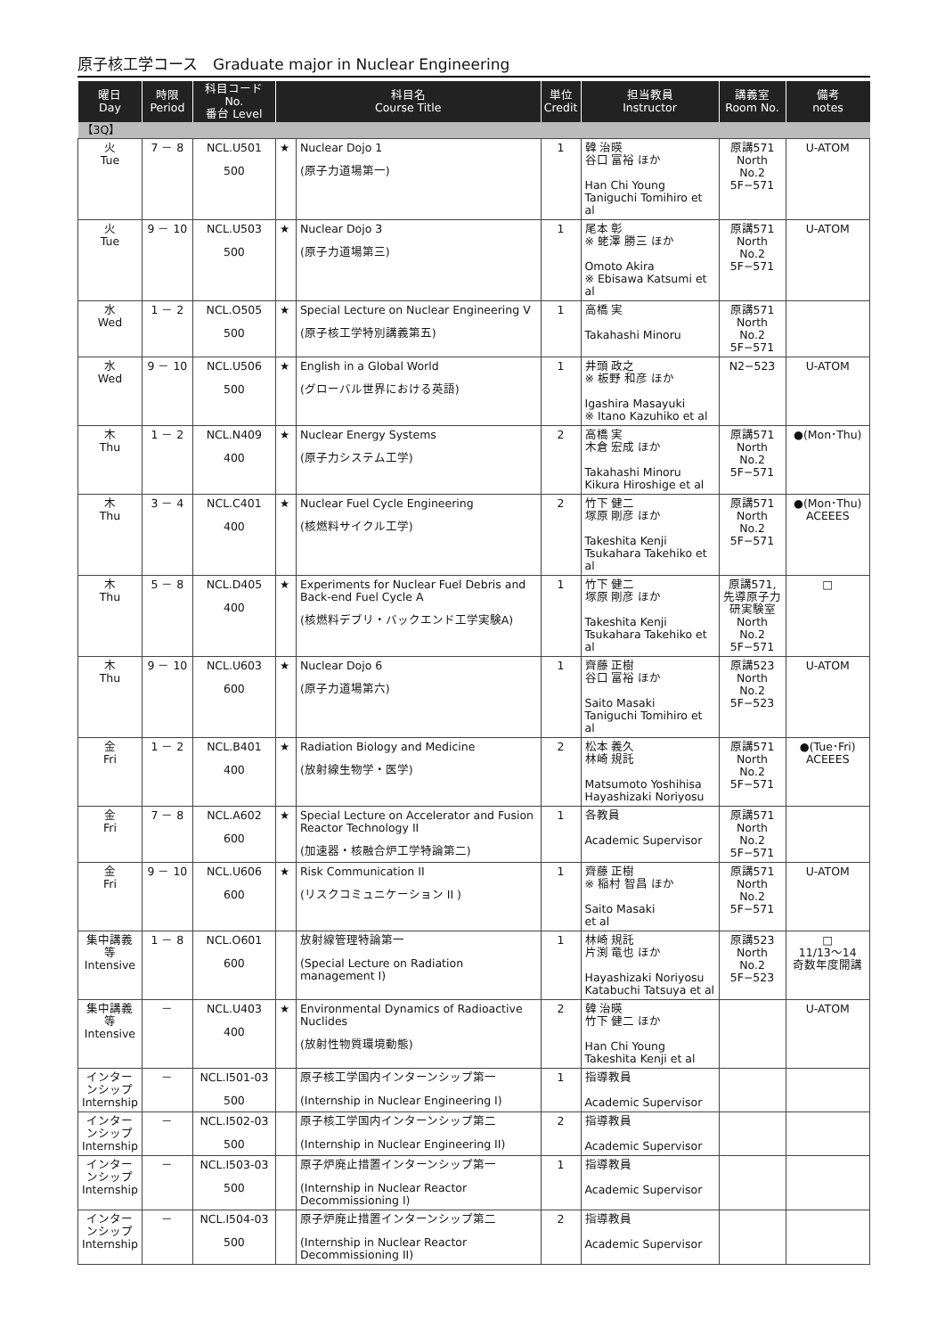原子核工学コース　Graduate major in Nuclear Engineering
| 曜日 Day | 時限 Period | 科目コード No. 番台 Level | 科目名 Course Title | | 単位 Credit | 担当教員 Instructor | 講義室 Room No. | 備考 notes |
| --- | --- | --- | --- | --- | --- | --- | --- | --- |
| 【3Q】 | | | | | | | | |
| 火 Tue | 7 － 8 | NCL.U501 500 | ★ | Nuclear Dojo 1 (原子力道場第一) | 1 | 韓 治暎 谷口 富裕 ほか Han Chi Young Taniguchi Tomihiro et al | 原講571 North No.2 5F−571 | U-ATOM |
| 火 Tue | 9 － 10 | NCL.U503 500 | ★ | Nuclear Dojo 3 (原子力道場第三) | 1 | 尾本 彰 ※ 蛯澤 勝三 ほか Omoto Akira ※ Ebisawa Katsumi et al | 原講571 North No.2 5F−571 | U-ATOM |
| 水 Wed | 1 － 2 | NCL.O505 500 | ★ | Special Lecture on Nuclear Engineering V (原子核工学特別講義第五) | 1 | 高橋 実 Takahashi Minoru | 原講571 North No.2 5F−571 | |
| 水 Wed | 9 － 10 | NCL.U506 500 | ★ | English in a Global World (グローバル世界における英語) | 1 | 井頭 政之 ※ 板野 和彦 ほか Igashira Masayuki ※ Itano Kazuhiko et al | N2−523 | U-ATOM |
| 木 Thu | 1 － 2 | NCL.N409 400 | ★ | Nuclear Energy Systems (原子力システム工学) | 2 | 高橋 実 木倉 宏成 ほか Takahashi Minoru Kikura Hiroshige et al | 原講571 North No.2 5F−571 | ●(Mon･Thu) |
| 木 Thu | 3 － 4 | NCL.C401 400 | ★ | Nuclear Fuel Cycle Engineering (核燃料サイクル工学) | 2 | 竹下 健二 塚原 剛彦 ほか Takeshita Kenji Tsukahara Takehiko et al | 原講571 North No.2 5F−571 | ●(Mon･Thu) ACEEES |
| 木 Thu | 5 － 8 | NCL.D405 400 | ★ | Experiments for Nuclear Fuel Debris and Back-end Fuel Cycle A (核燃料デブリ・バックエンド工学実験A) | 1 | 竹下 健二 塚原 剛彦 ほか Takeshita Kenji Tsukahara Takehiko et al | 原講571, 先導原子力 研実験室 North No.2 5F−571 | □ |
| 木 Thu | 9 － 10 | NCL.U603 600 | ★ | Nuclear Dojo 6 (原子力道場第六) | 1 | 齊藤 正樹 谷口 富裕 ほか Saito Masaki Taniguchi Tomihiro et al | 原講523 North No.2 5F−523 | U-ATOM |
| 金 Fri | 1 － 2 | NCL.B401 400 | ★ | Radiation Biology and Medicine (放射線生物学・医学) | 2 | 松本 義久 林崎 規託 Matsumoto Yoshihisa Hayashizaki Noriyosu | 原講571 North No.2 5F−571 | ●(Tue･Fri) ACEEES |
| 金 Fri | 7 － 8 | NCL.A602 600 | ★ | Special Lecture on Accelerator and Fusion Reactor Technology II (加速器・核融合炉工学特論第二) | 1 | 各教員 Academic Supervisor | 原講571 North No.2 5F−571 | |
| 金 Fri | 9 － 10 | NCL.U606 600 | ★ | Risk Communication II (リスクコミュニケーション II ) | 1 | 齊藤 正樹 ※ 稲村 智昌 ほか Saito Masaki et al | 原講571 North No.2 5F−571 | U-ATOM |
| 集中講義等 Intensive | 1 － 8 | NCL.O601 600 | | 放射線管理特論第一 (Special Lecture on Radiation management I) | 1 | 林崎 規託 片渕 竜也 ほか Hayashizaki Noriyosu Katabuchi Tatsuya et al | 原講523 North No.2 5F−523 | □ 11/13〜14 奇数年度開講 |
| 集中講義等 Intensive | － | NCL.U403 400 | ★ | Environmental Dynamics of Radioactive Nuclides (放射性物質環境動態) | 2 | 韓 治暎 竹下 健二 ほか Han Chi Young Takeshita Kenji et al | | U-ATOM |
| インターンシップ Internship | － | NCL.I501-03 500 | | 原子核工学国内インターンシップ第一 (Internship in Nuclear Engineering I) | 1 | 指導教員 Academic Supervisor | | |
| インターンシップ Internship | － | NCL.I502-03 500 | | 原子核工学国内インターンシップ第二 (Internship in Nuclear Engineering II) | 2 | 指導教員 Academic Supervisor | | |
| インターンシップ Internship | － | NCL.I503-03 500 | | 原子炉廃止措置インターンシップ第一 (Internship in Nuclear Reactor Decommissioning I) | 1 | 指導教員 Academic Supervisor | | |
| インターンシップ Internship | － | NCL.I504-03 500 | | 原子炉廃止措置インターンシップ第二 (Internship in Nuclear Reactor Decommissioning II) | 2 | 指導教員 Academic Supervisor | | |